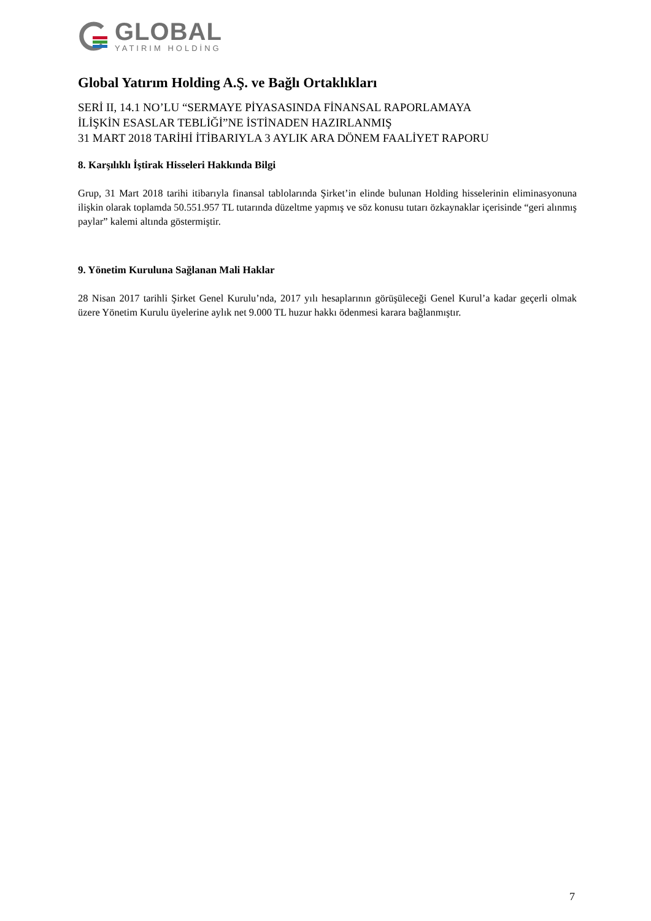GLOBAL
YATIRIM HOLDİNG
Global Yatırım Holding A.Ş. ve Bağlı Ortaklıkları
SERİ II, 14.1 NO’LU “SERMAYE PİYASASINDA FİNANSAL RAPORLAMAYA
İLİŞKİN ESASLAR TEBLİĞİ”NE İSTİNADEN HAZIRLANMIŞ
31 MART 2018 TARİHİ İTİBARIYLA 3 AYLIK ARA DÖNEM FAALİYET RAPORU
8. Karşılıklı İştirak Hisseleri Hakkında Bilgi
Grup, 31 Mart 2018 tarihi itibarıyla finansal tablolarında Şirket’in elinde bulunan Holding hisselerinin eliminasyonuna ilişkin olarak toplamda 50.551.957 TL tutarında düzeltme yapmış ve söz konusu tutarı özkaynaklar içerisinde “geri alınmış paylar” kalemi altında göstermiştir.
9. Yönetim Kuruluna Sağlanan Mali Haklar
28 Nisan 2017 tarihli Şirket Genel Kurulu’nda, 2017 yılı hesaplarının görüşüleceği Genel Kurul’a kadar geçerli olmak üzere Yönetim Kurulu üyelerine aylık net 9.000 TL huzur hakkı ödenmesi karara bağlanmıştır.
7